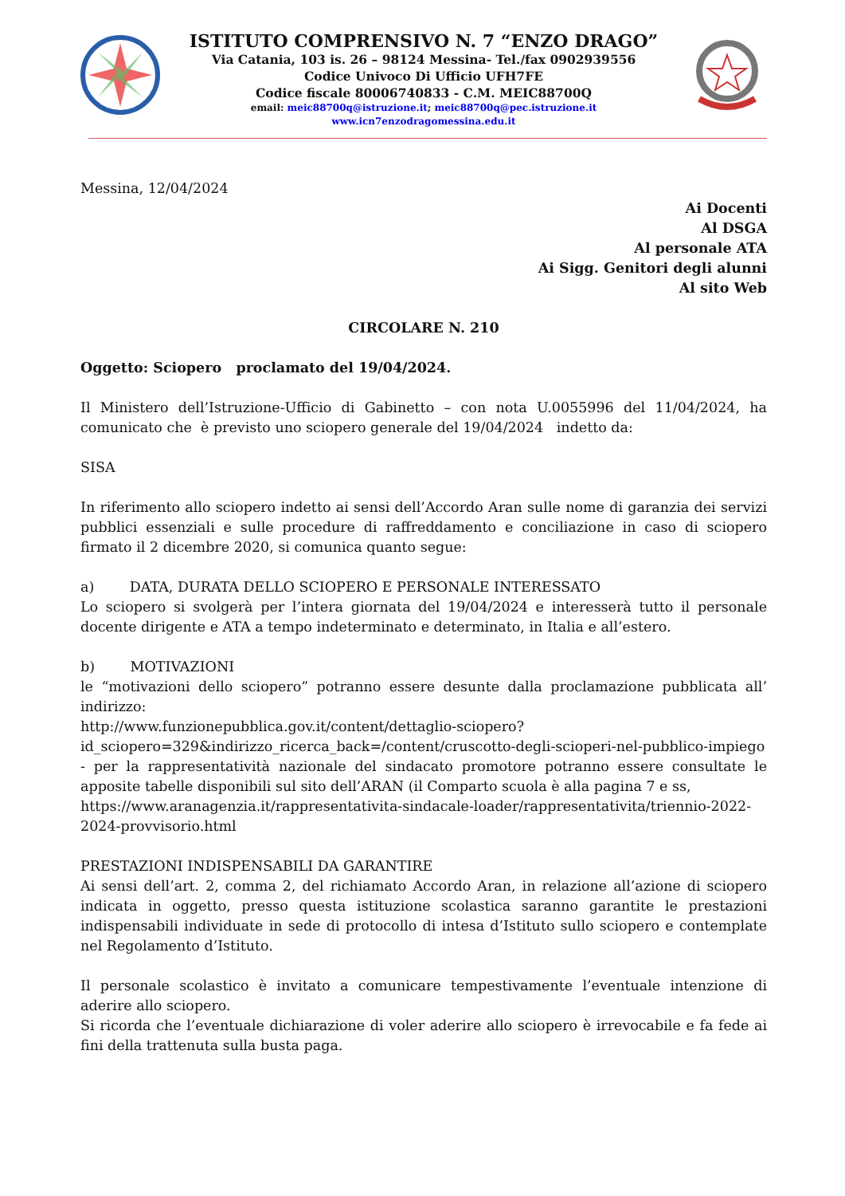ISTITUTO COMPRENSIVO N. 7 “ENZO DRAGO”
Via Catania, 103 is. 26 – 98124 Messina- Tel./fax 0902939556
Codice Univoco Di Ufficio UFH7FE
Codice fiscale 80006740833 - C.M. MEIC88700Q
email: meic88700q@istruzione.it; meic88700q@pec.istruzione.it
www.icn7enzodragomessina.edu.it
Messina, 12/04/2024
Ai Docenti
Al DSGA
Al personale ATA
Ai Sigg. Genitori degli alunni
Al sito Web
CIRCOLARE N. 210
Oggetto: Sciopero proclamato del 19/04/2024.
Il Ministero dell’Istruzione-Ufficio di Gabinetto – con nota U.0055996 del 11/04/2024, ha comunicato che è previsto uno sciopero generale del 19/04/2024 indetto da:
SISA
In riferimento allo sciopero indetto ai sensi dell’Accordo Aran sulle nome di garanzia dei servizi pubblici essenziali e sulle procedure di raffreddamento e conciliazione in caso di sciopero firmato il 2 dicembre 2020, si comunica quanto segue:
a) DATA, DURATA DELLO SCIOPERO E PERSONALE INTERESSATO
Lo sciopero si svolgerà per l’intera giornata del 19/04/2024 e interesserà tutto il personale docente dirigente e ATA a tempo indeterminato e determinato, in Italia e all’estero.
b) MOTIVAZIONI
le “motivazioni dello sciopero” potranno essere desunte dalla proclamazione pubblicata all’ indirizzo:
http://www.funzionepubblica.gov.it/content/dettaglio-sciopero?id_sciopero=329&indirizzo_ricerca_back=/content/cruscotto-degli-scioperi-nel-pubblico-impiego
- per la rappresentatività nazionale del sindacato promotore potranno essere consultate le apposite tabelle disponibili sul sito dell’ARAN (il Comparto scuola è alla pagina 7 e ss,
https://www.aranagenzia.it/rappresentativita-sindacale-loader/rappresentativita/triennio-2022-2024-provvisorio.html
PRESTAZIONI INDISPENSABILI DA GARANTIRE
Ai sensi dell’art. 2, comma 2, del richiamato Accordo Aran, in relazione all’azione di sciopero indicata in oggetto, presso questa istituzione scolastica saranno garantite le prestazioni indispensabili individuate in sede di protocollo di intesa d’Istituto sullo sciopero e contemplate nel Regolamento d’Istituto.
Il personale scolastico è invitato a comunicare tempestivamente l’eventuale intenzione di aderire allo sciopero.
Si ricorda che l’eventuale dichiarazione di voler aderire allo sciopero è irrevocabile e fa fede ai fini della trattenuta sulla busta paga.